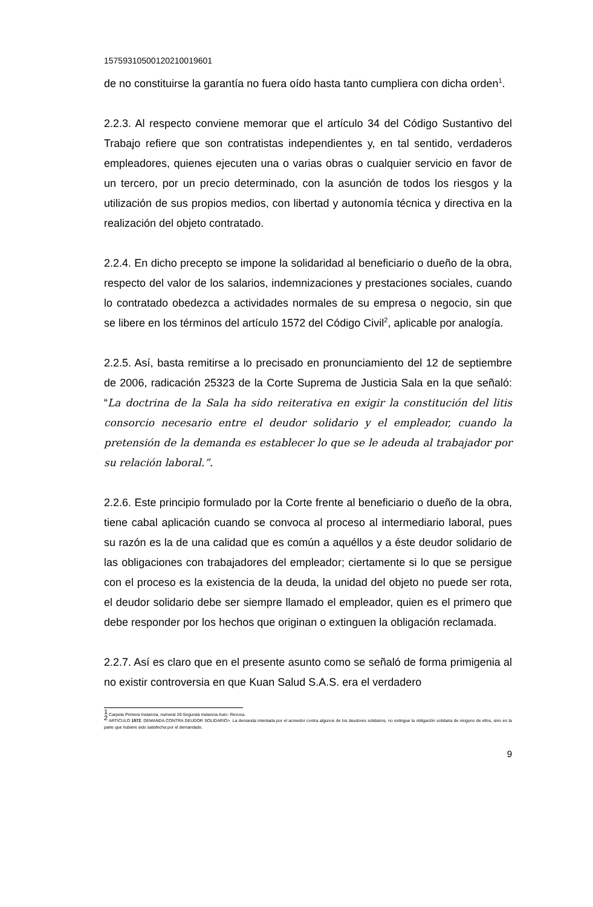15759310500120210019601
de no constituirse la garantía no fuera oído hasta tanto cumpliera con dicha orden<sup>1</sup>.
2.2.3. Al respecto conviene memorar que el artículo 34 del Código Sustantivo del Trabajo refiere que son contratistas independientes y, en tal sentido, verdaderos empleadores, quienes ejecuten una o varias obras o cualquier servicio en favor de un tercero, por un precio determinado, con la asunción de todos los riesgos y la utilización de sus propios medios, con libertad y autonomía técnica y directiva en la realización del objeto contratado.
2.2.4. En dicho precepto se impone la solidaridad al beneficiario o dueño de la obra, respecto del valor de los salarios, indemnizaciones y prestaciones sociales, cuando lo contratado obedezca a actividades normales de su empresa o negocio, sin que se libere en los términos del artículo 1572 del Código Civil<sup>2</sup>, aplicable por analogía.
2.2.5. Así, basta remitirse a lo precisado en pronunciamiento del 12 de septiembre de 2006, radicación 25323 de la Corte Suprema de Justicia Sala en la que señaló: “La doctrina de la Sala ha sido reiterativa en exigir la constitución del litis consorcio necesario entre el deudor solidario y el empleador, cuando la pretensión de la demanda es establecer lo que se le adeuda al trabajador por su relación laboral.”.
2.2.6. Este principio formulado por la Corte frente al beneficiario o dueño de la obra, tiene cabal aplicación cuando se convoca al proceso al intermediario laboral, pues su razón es la de una calidad que es común a aquéllos y a éste deudor solidario de las obligaciones con trabajadores del empleador; ciertamente si lo que se persigue con el proceso es la existencia de la deuda, la unidad del objeto no puede ser rota, el deudor solidario debe ser siempre llamado el empleador, quien es el primero que debe responder por los hechos que originan o extinguen la obligación reclamada.
2.2.7. Así es claro que en el presente asunto como se señaló de forma primigenia al no existir controversia en que Kuan Salud S.A.S. era el verdadero
<sup>1</sup> Carpeta Primera Instancia, numeral 20-Segunda instancia Auto- Revoca.
<sup>2</sup> ARTICULO 1572. DEMANDA CONTRA DEUDOR SOLIDARIO>. La demanda intentada por el acreedor contra algunos de los deudores solidarios, no extingue la obligación solidaria de ninguno de ellos, sino en la parte que hubiere sido satisfecha por el demandado.
9